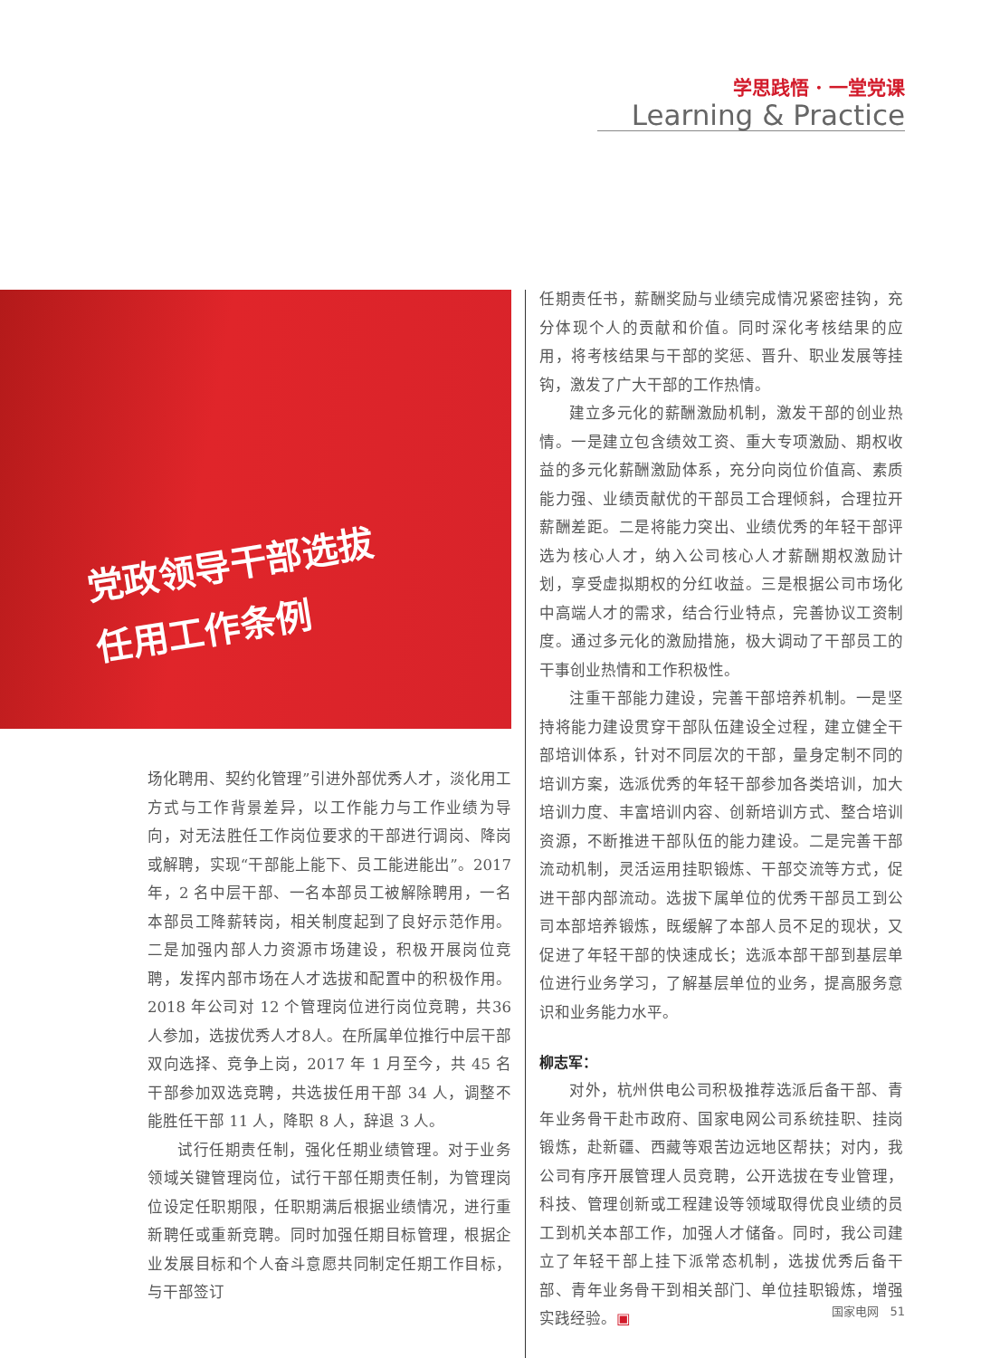学思践悟 · 一堂党课
Learning & Practice
党政领导干部选拔
任用工作条例
场化聘用、契约化管理”引进外部优秀人才，淡化用工方式与工作背景差异，以工作能力与工作业绩为导向，对无法胜任工作岗位要求的干部进行调岗、降岗或解聘，实现“干部能上能下、员工能进能出”。2017 年，2 名中层干部、一名本部员工被解除聘用，一名本部员工降薪转岗，相关制度起到了良好示范作用。二是加强内部人力资源市场建设，积极开展岗位竞聘，发挥内部市场在人才选拔和配置中的积极作用。2018 年公司对 12 个管理岗位进行岗位竞聘，共36人参加，选拔优秀人才8人。在所属单位推行中层干部双向选择、竞争上岗，2017 年 1 月至今，共 45 名干部参加双选竞聘，共选拔任用干部 34 人，调整不能胜任干部 11 人，降职 8 人，辞退 3 人。
试行任期责任制，强化任期业绩管理。对于业务领域关键管理岗位，试行干部任期责任制，为管理岗位设定任职期限，任职期满后根据业绩情况，进行重新聘任或重新竞聘。同时加强任期目标管理，根据企业发展目标和个人奋斗意愿共同制定任期工作目标，与干部签订
任期责任书，薪酬奖励与业绩完成情况紧密挂钩，充分体现个人的贡献和价值。同时深化考核结果的应用，将考核结果与干部的奖惩、晋升、职业发展等挂钩，激发了广大干部的工作热情。
建立多元化的薪酬激励机制，激发干部的创业热情。一是建立包含绩效工资、重大专项激励、期权收益的多元化薪酬激励体系，充分向岗位价值高、素质能力强、业绩贡献优的干部员工合理倾斜，合理拉开薪酬差距。二是将能力突出、业绩优秀的年轻干部评选为核心人才，纳入公司核心人才薪酬期权激励计划，享受虚拟期权的分红收益。三是根据公司市场化中高端人才的需求，结合行业特点，完善协议工资制度。通过多元化的激励措施，极大调动了干部员工的干事创业热情和工作积极性。
注重干部能力建设，完善干部培养机制。一是坚持将能力建设贯穿干部队伍建设全过程，建立健全干部培训体系，针对不同层次的干部，量身定制不同的培训方案，选派优秀的年轻干部参加各类培训，加大培训力度、丰富培训内容、创新培训方式、整合培训资源，不断推进干部队伍的能力建设。二是完善干部流动机制，灵活运用挂职锻炼、干部交流等方式，促进干部内部流动。选拔下属单位的优秀干部员工到公司本部培养锻炼，既缓解了本部人员不足的现状，又促进了年轻干部的快速成长；选派本部干部到基层单位进行业务学习，了解基层单位的业务，提高服务意识和业务能力水平。
柳志军：
对外，杭州供电公司积极推荐选派后备干部、青年业务骨干赴市政府、国家电网公司系统挂职、挂岗锻炼，赴新疆、西藏等艰苦边远地区帮扶；对内，我公司有序开展管理人员竞聘，公开选拔在专业管理，科技、管理创新或工程建设等领域取得优良业绩的员工到机关本部工作，加强人才储备。同时，我公司建立了年轻干部上挂下派常态机制，选拔优秀后备干部、青年业务骨干到相关部门、单位挂职锻炼，增强实践经验。▣
国家电网 51